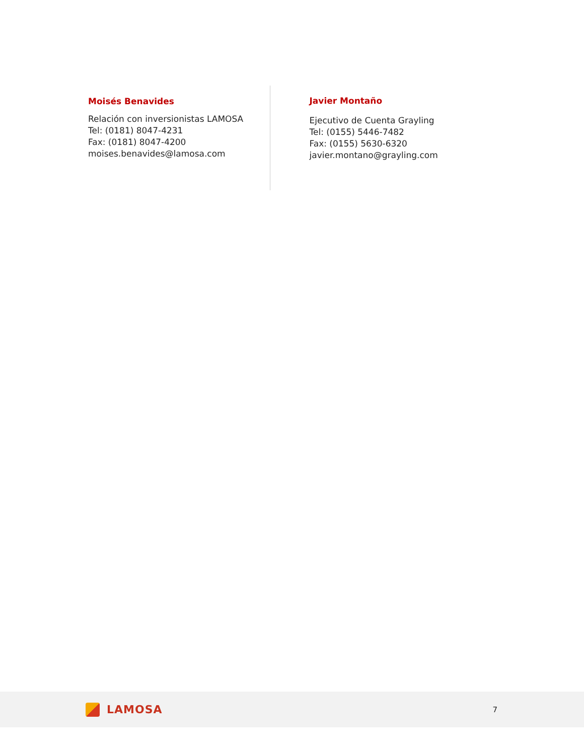Moisés Benavides
Relación con inversionistas LAMOSA
Tel: (0181) 8047-4231
Fax: (0181) 8047-4200
moises.benavides@lamosa.com
Javier Montaño
Ejecutivo de Cuenta Grayling
Tel: (0155) 5446-7482
Fax: (0155) 5630-6320
javier.montano@grayling.com
LAMOSA
7